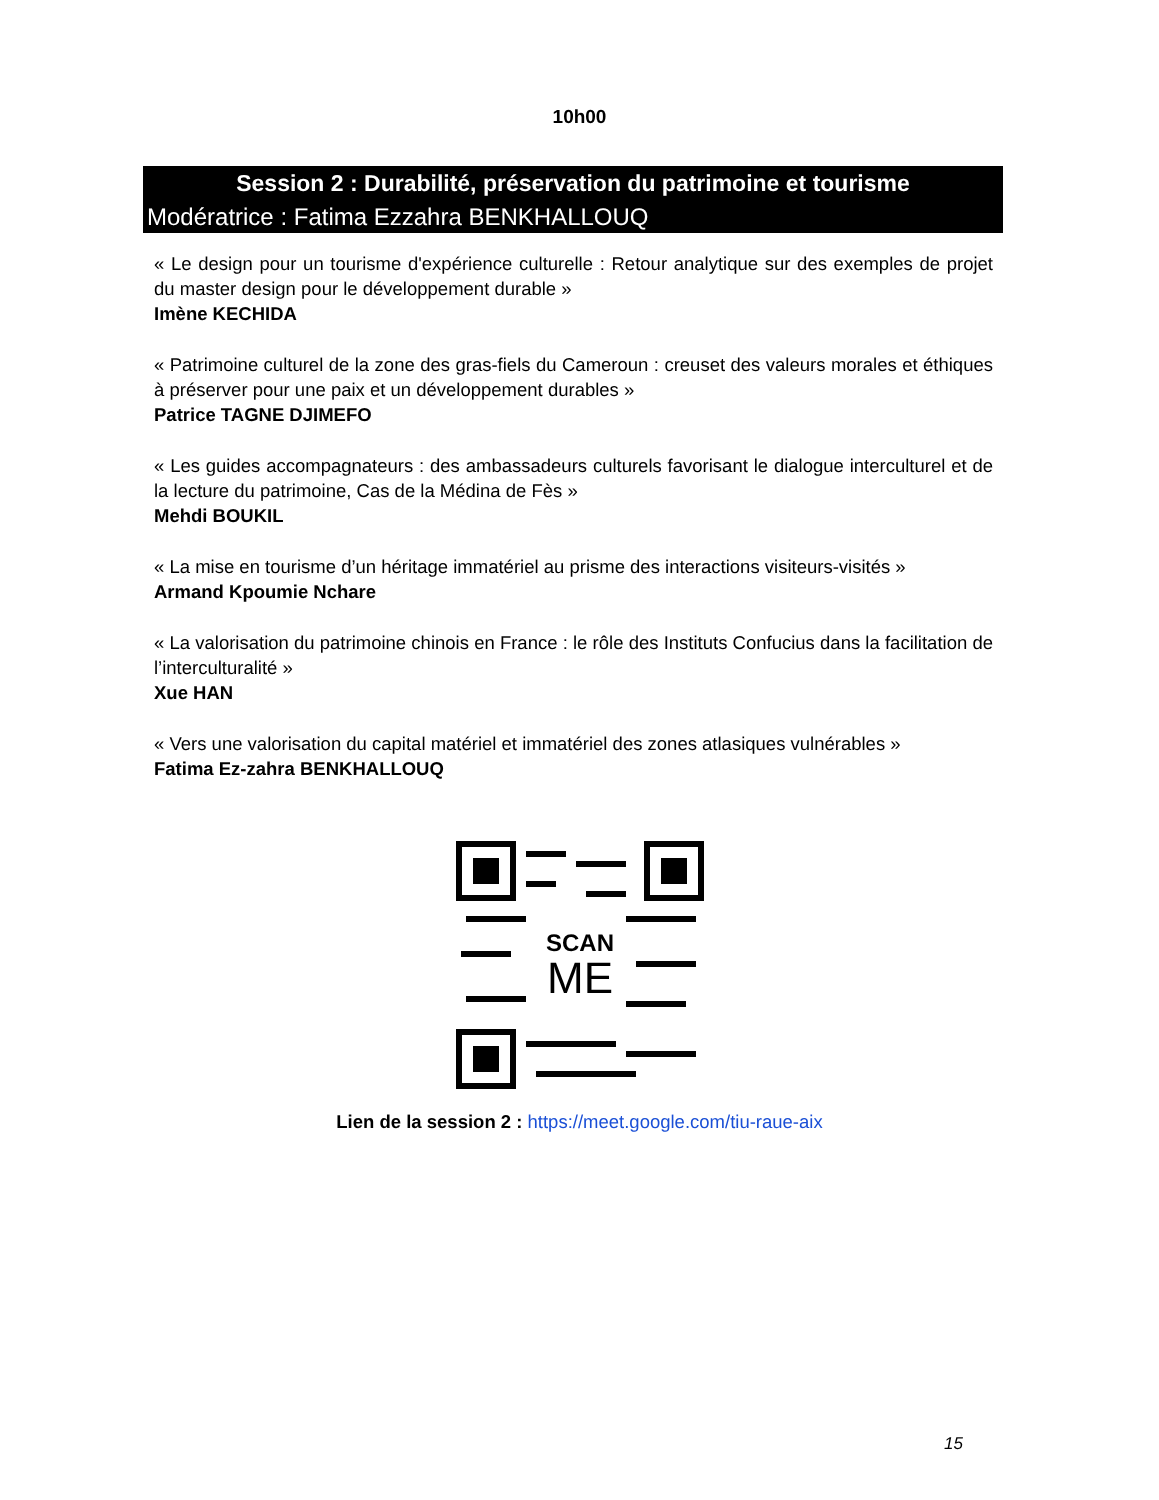10h00
Session 2 : Durabilité, préservation du patrimoine et tourisme
Modératrice : Fatima Ezzahra BENKHALLOUQ
« Le design pour un tourisme d'expérience culturelle : Retour analytique sur des exemples de projet du master design pour le développement durable »
Imène KECHIDA
« Patrimoine culturel de la zone des gras-fiels du Cameroun : creuset des valeurs morales et éthiques à préserver pour une paix et un développement durables »
Patrice TAGNE DJIMEFO
« Les guides accompagnateurs : des ambassadeurs culturels favorisant le dialogue interculturel et de la lecture du patrimoine, Cas de la Médina de Fès »
Mehdi BOUKIL
« La mise en tourisme d’un héritage immatériel au prisme des interactions visiteurs-visités »
Armand Kpoumie Nchare
« La valorisation du patrimoine chinois en France : le rôle des Instituts Confucius dans la facilitation de l’interculturalité »
Xue HAN
« Vers une valorisation du capital matériel et immatériel des zones atlasiques vulnérables »
Fatima Ez-zahra BENKHALLOUQ
SCAN
ME
Lien de la session 2 : https://meet.google.com/tiu-raue-aix
15